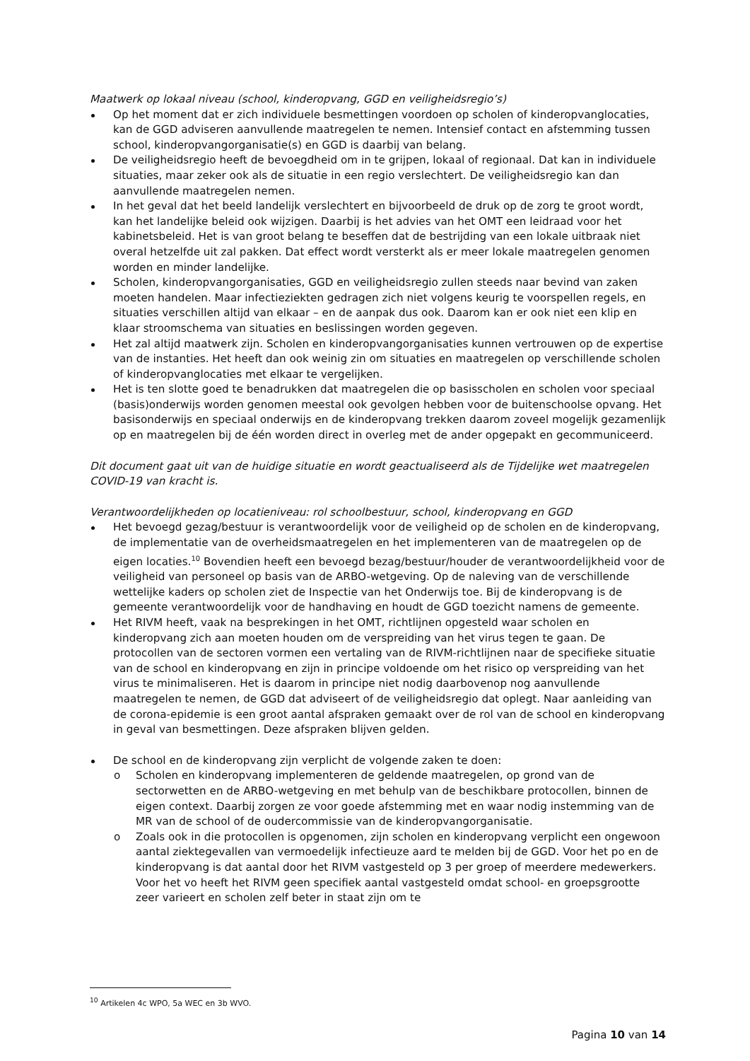Maatwerk op lokaal niveau (school, kinderopvang, GGD en veiligheidsregio’s)
Op het moment dat er zich individuele besmettingen voordoen op scholen of kinderopvanglocaties, kan de GGD adviseren aanvullende maatregelen te nemen. Intensief contact en afstemming tussen school, kinderopvangorganisatie(s) en GGD is daarbij van belang.
De veiligheidsregio heeft de bevoegdheid om in te grijpen, lokaal of regionaal. Dat kan in individuele situaties, maar zeker ook als de situatie in een regio verslechtert. De veiligheidsregio kan dan aanvullende maatregelen nemen.
In het geval dat het beeld landelijk verslechtert en bijvoorbeeld de druk op de zorg te groot wordt, kan het landelijke beleid ook wijzigen. Daarbij is het advies van het OMT een leidraad voor het kabinetsbeleid. Het is van groot belang te beseffen dat de bestrijding van een lokale uitbraak niet overal hetzelfde uit zal pakken. Dat effect wordt versterkt als er meer lokale maatregelen genomen worden en minder landelijke.
Scholen, kinderopvangorganisaties, GGD en veiligheidsregio zullen steeds naar bevind van zaken moeten handelen. Maar infectieziekten gedragen zich niet volgens keurig te voorspellen regels, en situaties verschillen altijd van elkaar – en de aanpak dus ook. Daarom kan er ook niet een klip en klaar stroomschema van situaties en beslissingen worden gegeven.
Het zal altijd maatwerk zijn. Scholen en kinderopvangorganisaties kunnen vertrouwen op de expertise van de instanties. Het heeft dan ook weinig zin om situaties en maatregelen op verschillende scholen of kinderopvanglocaties met elkaar te vergelijken.
Het is ten slotte goed te benadrukken dat maatregelen die op basisscholen en scholen voor speciaal (basis)onderwijs worden genomen meestal ook gevolgen hebben voor de buitenschoolse opvang. Het basisonderwijs en speciaal onderwijs en de kinderopvang trekken daarom zoveel mogelijk gezamenlijk op en maatregelen bij de één worden direct in overleg met de ander opgepakt en gecommuniceerd.
Dit document gaat uit van de huidige situatie en wordt geactualiseerd als de Tijdelijke wet maatregelen COVID-19 van kracht is.
Verantwoordelijkheden op locatieniveau: rol schoolbestuur, school, kinderopvang en GGD
Het bevoegd gezag/bestuur is verantwoordelijk voor de veiligheid op de scholen en de kinderopvang, de implementatie van de overheidsmaatregelen en het implementeren van de maatregelen op de eigen locaties.<sup>10</sup> Bovendien heeft een bevoegd bezag/bestuur/houder de verantwoordelijkheid voor de veiligheid van personeel op basis van de ARBO-wetgeving. Op de naleving van de verschillende wettelijke kaders op scholen ziet de Inspectie van het Onderwijs toe. Bij de kinderopvang is de gemeente verantwoordelijk voor de handhaving en houdt de GGD toezicht namens de gemeente.
Het RIVM heeft, vaak na besprekingen in het OMT, richtlijnen opgesteld waar scholen en kinderopvang zich aan moeten houden om de verspreiding van het virus tegen te gaan. De protocollen van de sectoren vormen een vertaling van de RIVM-richtlijnen naar de specifieke situatie van de school en kinderopvang en zijn in principe voldoende om het risico op verspreiding van het virus te minimaliseren. Het is daarom in principe niet nodig daarbovenop nog aanvullende maatregelen te nemen, de GGD dat adviseert of de veiligheidsregio dat oplegt. Naar aanleiding van de corona-epidemie is een groot aantal afspraken gemaakt over de rol van de school en kinderopvang in geval van besmettingen. Deze afspraken blijven gelden.
De school en de kinderopvang zijn verplicht de volgende zaken te doen:
o Scholen en kinderopvang implementeren de geldende maatregelen, op grond van de sectorwetten en de ARBO-wetgeving en met behulp van de beschikbare protocollen, binnen de eigen context. Daarbij zorgen ze voor goede afstemming met en waar nodig instemming van de MR van de school of de oudercommissie van de kinderopvangorganisatie.
o Zoals ook in die protocollen is opgenomen, zijn scholen en kinderopvang verplicht een ongewoon aantal ziektegevallen van vermoedelijk infectieuze aard te melden bij de GGD. Voor het po en de kinderopvang is dat aantal door het RIVM vastgesteld op 3 per groep of meerdere medewerkers. Voor het vo heeft het RIVM geen specifiek aantal vastgesteld omdat school- en groepsgrootte zeer varieert en scholen zelf beter in staat zijn om te
<sup>10</sup> Artikelen 4c WPO, 5a WEC en 3b WVO.
Pagina 10 van 14